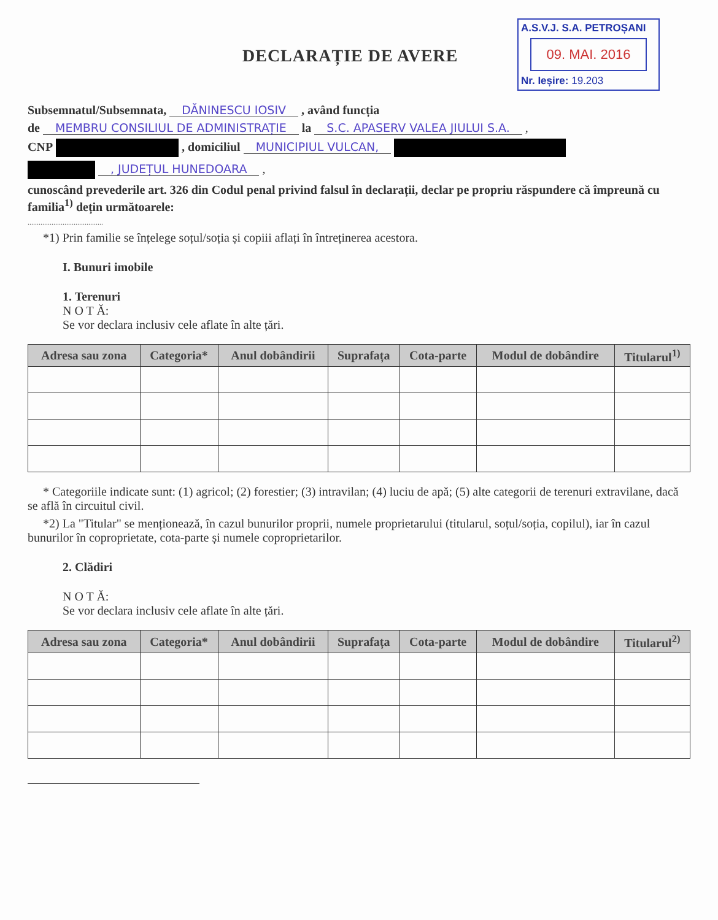DECLARAȚIE DE AVERE
A.S.V.J. S.A. PETROȘANI
09. MAI. 2016
Nr. Ieșire: 19.203
Subsemnatul/Subsemnata, DĂNINESCU IOSIV , având funcția
de MEMBRU CONSILIUL DE ADMINISTRAȚIE la S.C. APASERV VALEA JIULUI S.A. ,
CNP , domiciliul MUNICIPIUL VULCAN,
, JUDEȚUL HUNEDOARA ,
cunoscând prevederile art. 326 din Codul penal privind falsul în declarații, declar pe propriu răspundere că împreună cu familia<sup>1)</sup> dețin următoarele:
.........................................
*1) Prin familie se înțelege soțul/soția și copiii aflați în întreținerea acestora.
I. Bunuri imobile
1. Terenuri
N O T Ă:
Se vor declara inclusiv cele aflate în alte țări.
| Adresa sau zona | Categoria* | Anul dobândirii | Suprafața | Cota-parte | Modul de dobândire | Titularul<sup>1)</sup> |
| --- | --- | --- | --- | --- | --- | --- |
* Categoriile indicate sunt: (1) agricol; (2) forestier; (3) intravilan; (4) luciu de apă; (5) alte categorii de terenuri extravilane, dacă se află în circuitul civil.
*2) La "Titular" se menționează, în cazul bunurilor proprii, numele proprietarului (titularul, soțul/soția, copilul), iar în cazul bunurilor în coproprietate, cota-parte și numele coproprietarilor.
2. Clădiri
N O T Ă:
Se vor declara inclusiv cele aflate în alte țări.
| Adresa sau zona | Categoria* | Anul dobândirii | Suprafața | Cota-parte | Modul de dobândire | Titularul<sup>2)</sup> |
| --- | --- | --- | --- | --- | --- | --- |